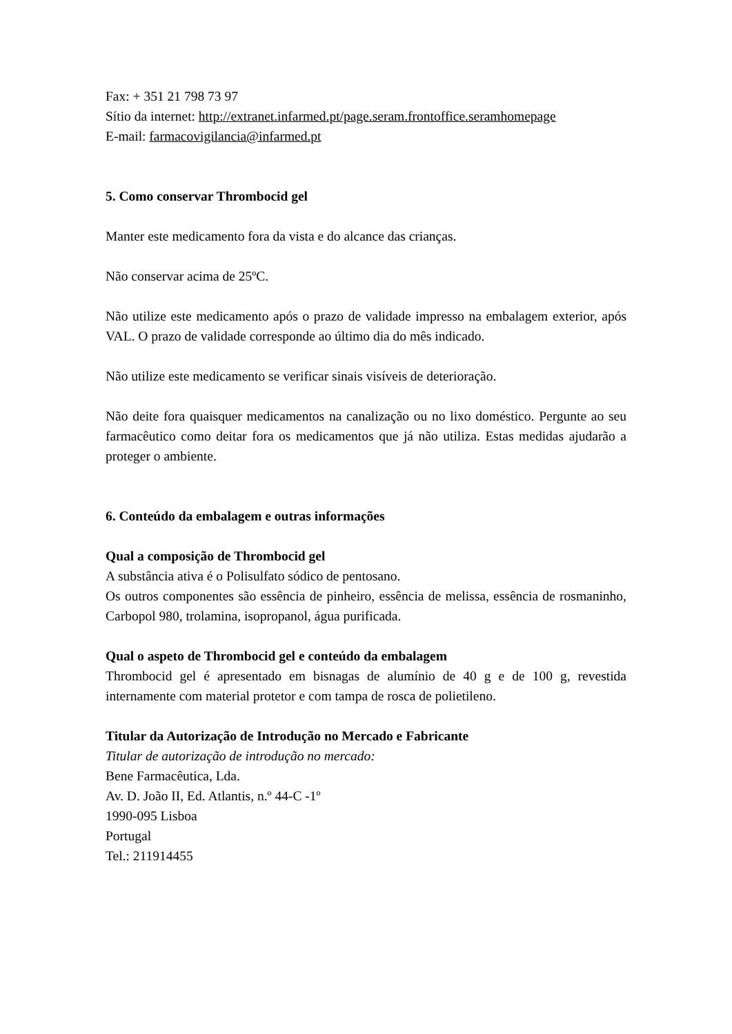Fax: + 351 21 798 73 97
Sítio da internet: http://extranet.infarmed.pt/page.seram.frontoffice.seramhomepage
E-mail: farmacovigilancia@infarmed.pt
5. Como conservar Thrombocid gel
Manter este medicamento fora da vista e do alcance das crianças.
Não conservar acima de 25ºC.
Não utilize este medicamento após o prazo de validade impresso na embalagem exterior, após VAL. O prazo de validade corresponde ao último dia do mês indicado.
Não utilize este medicamento se verificar sinais visíveis de deterioração.
Não deite fora quaisquer medicamentos na canalização ou no lixo doméstico. Pergunte ao seu farmacêutico como deitar fora os medicamentos que já não utiliza. Estas medidas ajudarão a proteger o ambiente.
6. Conteúdo da embalagem e outras informações
Qual a composição de Thrombocid gel
A substância ativa é o Polisulfato sódico de pentosano.
Os outros componentes são essência de pinheiro, essência de melissa, essência de rosmaninho, Carbopol 980, trolamina, isopropanol, água purificada.
Qual o aspeto de Thrombocid gel e conteúdo da embalagem
Thrombocid gel é apresentado em bisnagas de alumínio de 40 g e de 100 g, revestida internamente com material protetor e com tampa de rosca de polietileno.
Titular da Autorização de Introdução no Mercado e Fabricante
Titular de autorização de introdução no mercado:
Bene Farmacêutica, Lda.
Av. D. João II, Ed. Atlantis, n.º 44-C -1º
1990-095 Lisboa
Portugal
Tel.: 211914455